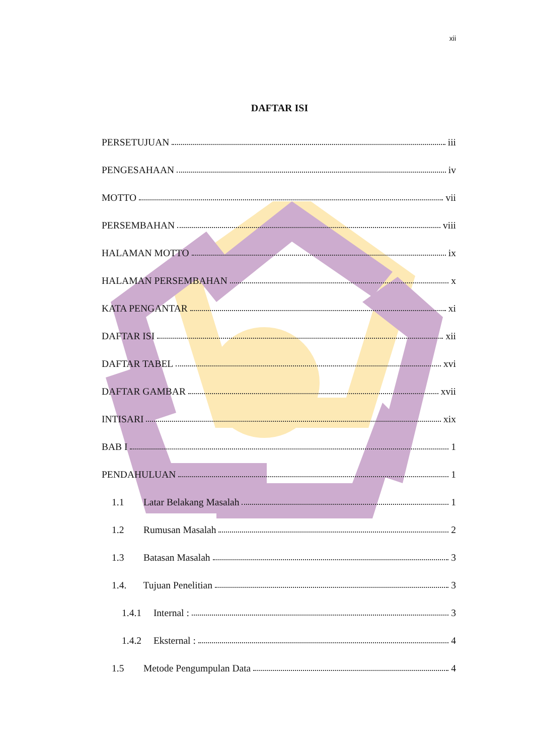xii
DAFTAR ISI
PERSETUJUAN iii
PENGESAHAAN iv
MOTTO vii
PERSEMBAHAN viii
HALAMAN MOTTO ix
HALAMAN PERSEMBAHAN x
KATA PENGANTAR xi
DAFTAR ISI xii
DAFTAR TABEL xvi
DAFTAR GAMBAR xvii
INTISARI xix
BAB I 1
PENDAHULUAN 1
1.1 Latar Belakang Masalah 1
1.2 Rumusan Masalah 2
1.3 Batasan Masalah 3
1.4. Tujuan Penelitian 3
1.4.1 Internal : 3
1.4.2 Eksternal : 4
1.5 Metode Pengumpulan Data 4